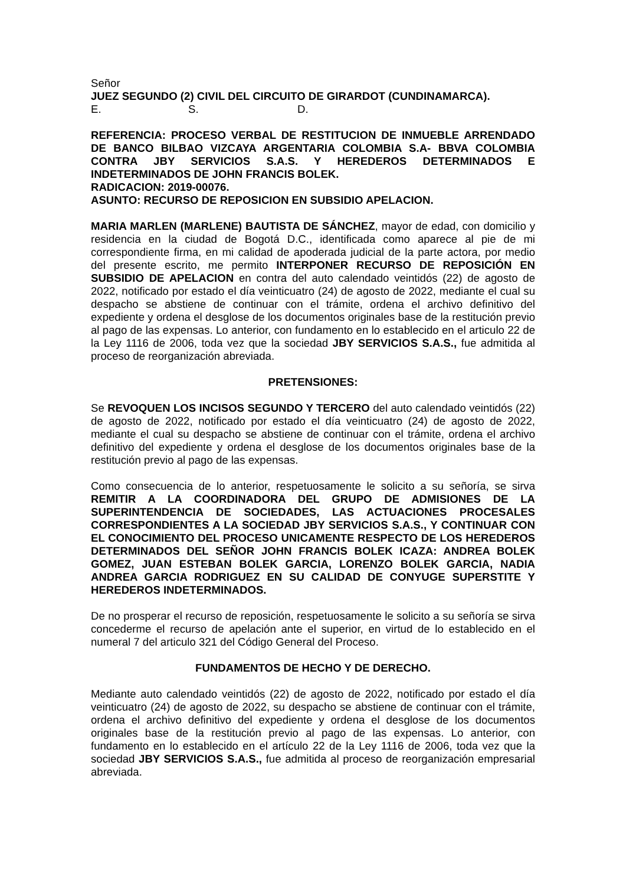Señor
JUEZ SEGUNDO (2) CIVIL DEL CIRCUITO DE GIRARDOT (CUNDINAMARCA).
E. S. D.
REFERENCIA: PROCESO VERBAL DE RESTITUCION DE INMUEBLE ARRENDADO DE BANCO BILBAO VIZCAYA ARGENTARIA COLOMBIA S.A- BBVA COLOMBIA CONTRA JBY SERVICIOS S.A.S. Y HEREDEROS DETERMINADOS E INDETERMINADOS DE JOHN FRANCIS BOLEK.
RADICACION: 2019-00076.
ASUNTO: RECURSO DE REPOSICION EN SUBSIDIO APELACION.
MARIA MARLEN (MARLENE) BAUTISTA DE SÁNCHEZ, mayor de edad, con domicilio y residencia en la ciudad de Bogotá D.C., identificada como aparece al pie de mi correspondiente firma, en mi calidad de apoderada judicial de la parte actora, por medio del presente escrito, me permito INTERPONER RECURSO DE REPOSICIÓN EN SUBSIDIO DE APELACION en contra del auto calendado veintidós (22) de agosto de 2022, notificado por estado el día veinticuatro (24) de agosto de 2022, mediante el cual su despacho se abstiene de continuar con el trámite, ordena el archivo definitivo del expediente y ordena el desglose de los documentos originales base de la restitución previo al pago de las expensas. Lo anterior, con fundamento en lo establecido en el articulo 22 de la Ley 1116 de 2006, toda vez que la sociedad JBY SERVICIOS S.A.S., fue admitida al proceso de reorganización abreviada.
PRETENSIONES:
Se REVOQUEN LOS INCISOS SEGUNDO Y TERCERO del auto calendado veintidós (22) de agosto de 2022, notificado por estado el día veinticuatro (24) de agosto de 2022, mediante el cual su despacho se abstiene de continuar con el trámite, ordena el archivo definitivo del expediente y ordena el desglose de los documentos originales base de la restitución previo al pago de las expensas.
Como consecuencia de lo anterior, respetuosamente le solicito a su señoría, se sirva REMITIR A LA COORDINADORA DEL GRUPO DE ADMISIONES DE LA SUPERINTENDENCIA DE SOCIEDADES, LAS ACTUACIONES PROCESALES CORRESPONDIENTES A LA SOCIEDAD JBY SERVICIOS S.A.S., Y CONTINUAR CON EL CONOCIMIENTO DEL PROCESO UNICAMENTE RESPECTO DE LOS HEREDEROS DETERMINADOS DEL SEÑOR JOHN FRANCIS BOLEK ICAZA: ANDREA BOLEK GOMEZ, JUAN ESTEBAN BOLEK GARCIA, LORENZO BOLEK GARCIA, NADIA ANDREA GARCIA RODRIGUEZ EN SU CALIDAD DE CONYUGE SUPERSTITE Y HEREDEROS INDETERMINADOS.
De no prosperar el recurso de reposición, respetuosamente le solicito a su señoría se sirva concederme el recurso de apelación ante el superior, en virtud de lo establecido en el numeral 7 del articulo 321 del Código General del Proceso.
FUNDAMENTOS DE HECHO Y DE DERECHO.
Mediante auto calendado veintidós (22) de agosto de 2022, notificado por estado el día veinticuatro (24) de agosto de 2022, su despacho se abstiene de continuar con el trámite, ordena el archivo definitivo del expediente y ordena el desglose de los documentos originales base de la restitución previo al pago de las expensas. Lo anterior, con fundamento en lo establecido en el artículo 22 de la Ley 1116 de 2006, toda vez que la sociedad JBY SERVICIOS S.A.S., fue admitida al proceso de reorganización empresarial abreviada.